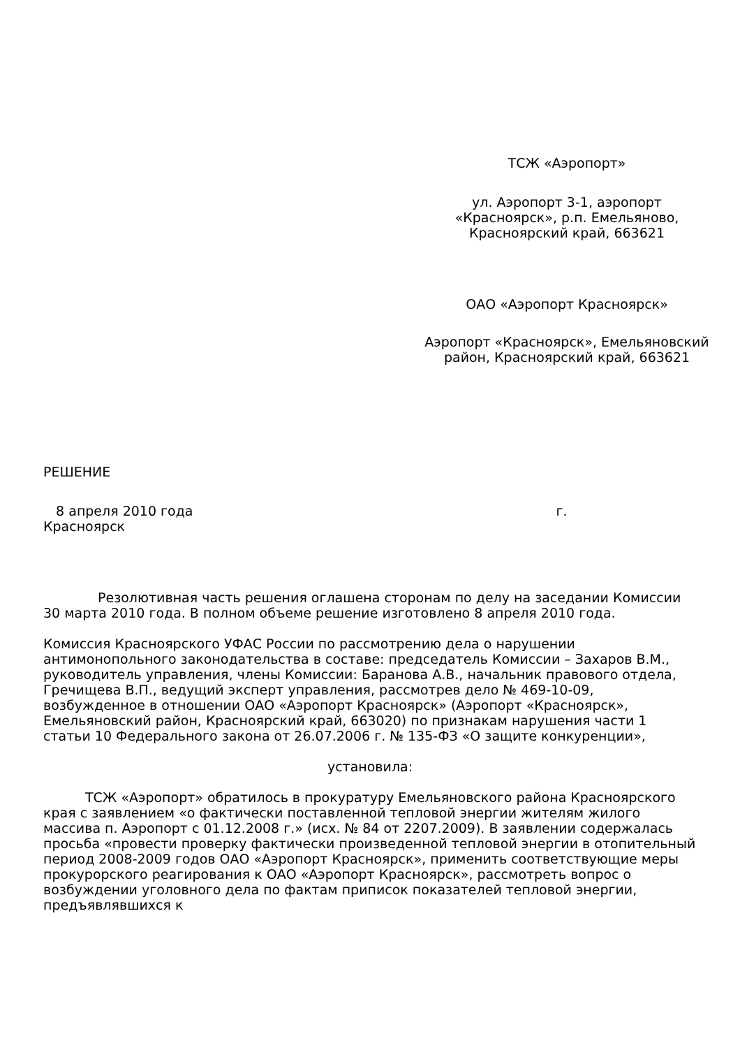ТСЖ «Аэропорт»
ул. Аэропорт 3-1, аэропорт
«Красноярск», р.п. Емельяново,
Красноярский край, 663621
ОАО «Аэропорт Красноярск»
Аэропорт «Красноярск», Емельяновский
район, Красноярский край, 663621
РЕШЕНИЕ
8 апреля 2010 года г.
Красноярск
Резолютивная часть решения оглашена сторонам по делу на заседании Комиссии 30 марта 2010 года. В полном объеме решение изготовлено 8 апреля 2010 года.
Комиссия Красноярского УФАС России по рассмотрению дела о нарушении антимонопольного законодательства в составе: председатель Комиссии – Захаров В.М., руководитель управления, члены Комиссии: Баранова А.В., начальник правового отдела, Гречищева В.П., ведущий эксперт управления, рассмотрев дело № 469-10-09, возбужденное в отношении ОАО «Аэропорт Красноярск» (Аэропорт «Красноярск», Емельяновский район, Красноярский край, 663020) по признакам нарушения части 1 статьи 10 Федерального закона от 26.07.2006 г. № 135-ФЗ «О защите конкуренции»,
установила:
ТСЖ «Аэропорт» обратилось в прокуратуру Емельяновского района Красноярского края с заявлением «о фактически поставленной тепловой энергии жителям жилого массива п. Аэропорт с 01.12.2008 г.» (исх. № 84 от 2207.2009). В заявлении содержалась просьба «провести проверку фактически произведенной тепловой энергии в отопительный период 2008-2009 годов ОАО «Аэропорт Красноярск», применить соответствующие меры прокурорского реагирования к ОАО «Аэропорт Красноярск», рассмотреть вопрос о возбуждении уголовного дела по фактам приписок показателей тепловой энергии, предъявлявшихся к